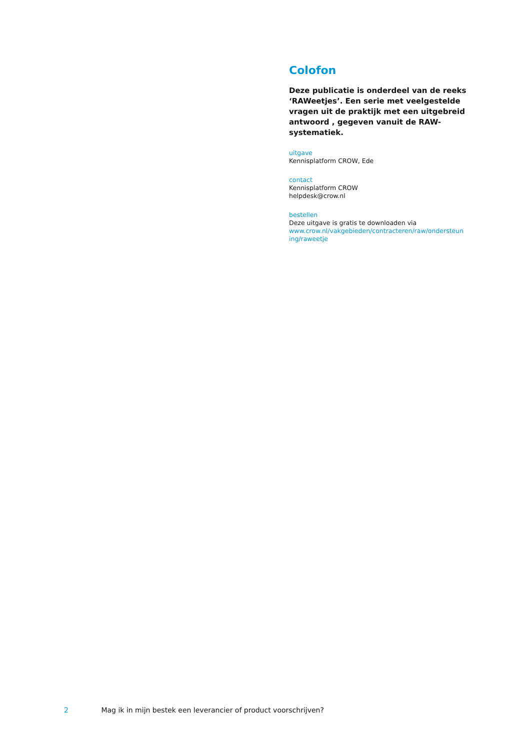Colofon
Deze publicatie is onderdeel van de reeks ‘RAWeetjes’. Een serie met veelgestelde vragen uit de praktijk met een uitgebreid antwoord , gegeven vanuit de RAW-systematiek.
uitgave
Kennisplatform CROW, Ede
contact
Kennisplatform CROW
helpdesk@crow.nl
bestellen
Deze uitgave is gratis te downloaden via
www.crow.nl/vakgebieden/contracteren/raw/ondersteun ing/raweetje
2 Mag ik in mijn bestek een leverancier of product voorschrijven?